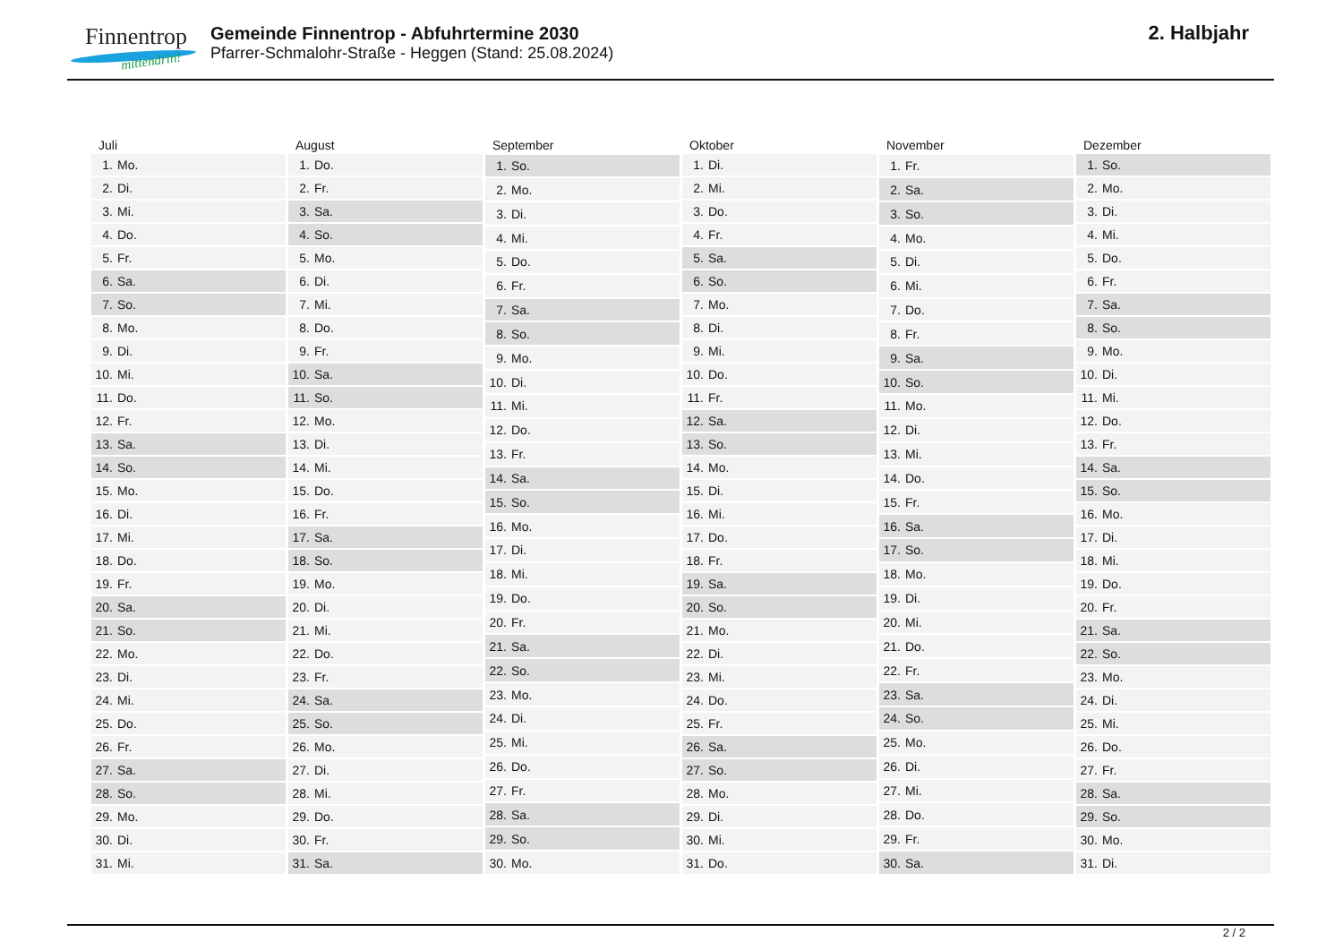Finnentrop
mittendrin!
Gemeinde Finnentrop - Abfuhrtermine 2030
Pfarrer-Schmalohr-Straße - Heggen (Stand: 25.08.2024)
2. Halbjahr
| Juli | |
| --- | --- |
| 1. | Mo. |
| 2. | Di. |
| 3. | Mi. |
| 4. | Do. |
| 5. | Fr. |
| 6. | Sa. |
| 7. | So. |
| 8. | Mo. |
| 9. | Di. |
| 10. | Mi. |
| 11. | Do. |
| 12. | Fr. |
| 13. | Sa. |
| 14. | So. |
| 15. | Mo. |
| 16. | Di. |
| 17. | Mi. |
| 18. | Do. |
| 19. | Fr. |
| 20. | Sa. |
| 21. | So. |
| 22. | Mo. |
| 23. | Di. |
| 24. | Mi. |
| 25. | Do. |
| 26. | Fr. |
| 27. | Sa. |
| 28. | So. |
| 29. | Mo. |
| 30. | Di. |
| 31. | Mi. |
| August | |
| --- | --- |
| 1. | Do. |
| 2. | Fr. |
| 3. | Sa. |
| 4. | So. |
| 5. | Mo. |
| 6. | Di. |
| 7. | Mi. |
| 8. | Do. |
| 9. | Fr. |
| 10. | Sa. |
| 11. | So. |
| 12. | Mo. |
| 13. | Di. |
| 14. | Mi. |
| 15. | Do. |
| 16. | Fr. |
| 17. | Sa. |
| 18. | So. |
| 19. | Mo. |
| 20. | Di. |
| 21. | Mi. |
| 22. | Do. |
| 23. | Fr. |
| 24. | Sa. |
| 25. | So. |
| 26. | Mo. |
| 27. | Di. |
| 28. | Mi. |
| 29. | Do. |
| 30. | Fr. |
| 31. | Sa. |
| September | |
| --- | --- |
| 1. | So. |
| 2. | Mo. |
| 3. | Di. |
| 4. | Mi. |
| 5. | Do. |
| 6. | Fr. |
| 7. | Sa. |
| 8. | So. |
| 9. | Mo. |
| 10. | Di. |
| 11. | Mi. |
| 12. | Do. |
| 13. | Fr. |
| 14. | Sa. |
| 15. | So. |
| 16. | Mo. |
| 17. | Di. |
| 18. | Mi. |
| 19. | Do. |
| 20. | Fr. |
| 21. | Sa. |
| 22. | So. |
| 23. | Mo. |
| 24. | Di. |
| 25. | Mi. |
| 26. | Do. |
| 27. | Fr. |
| 28. | Sa. |
| 29. | So. |
| 30. | Mo. |
| Oktober | |
| --- | --- |
| 1. | Di. |
| 2. | Mi. |
| 3. | Do. |
| 4. | Fr. |
| 5. | Sa. |
| 6. | So. |
| 7. | Mo. |
| 8. | Di. |
| 9. | Mi. |
| 10. | Do. |
| 11. | Fr. |
| 12. | Sa. |
| 13. | So. |
| 14. | Mo. |
| 15. | Di. |
| 16. | Mi. |
| 17. | Do. |
| 18. | Fr. |
| 19. | Sa. |
| 20. | So. |
| 21. | Mo. |
| 22. | Di. |
| 23. | Mi. |
| 24. | Do. |
| 25. | Fr. |
| 26. | Sa. |
| 27. | So. |
| 28. | Mo. |
| 29. | Di. |
| 30. | Mi. |
| 31. | Do. |
| November | |
| --- | --- |
| 1. | Fr. |
| 2. | Sa. |
| 3. | So. |
| 4. | Mo. |
| 5. | Di. |
| 6. | Mi. |
| 7. | Do. |
| 8. | Fr. |
| 9. | Sa. |
| 10. | So. |
| 11. | Mo. |
| 12. | Di. |
| 13. | Mi. |
| 14. | Do. |
| 15. | Fr. |
| 16. | Sa. |
| 17. | So. |
| 18. | Mo. |
| 19. | Di. |
| 20. | Mi. |
| 21. | Do. |
| 22. | Fr. |
| 23. | Sa. |
| 24. | So. |
| 25. | Mo. |
| 26. | Di. |
| 27. | Mi. |
| 28. | Do. |
| 29. | Fr. |
| 30. | Sa. |
| Dezember | |
| --- | --- |
| 1. | So. |
| 2. | Mo. |
| 3. | Di. |
| 4. | Mi. |
| 5. | Do. |
| 6. | Fr. |
| 7. | Sa. |
| 8. | So. |
| 9. | Mo. |
| 10. | Di. |
| 11. | Mi. |
| 12. | Do. |
| 13. | Fr. |
| 14. | Sa. |
| 15. | So. |
| 16. | Mo. |
| 17. | Di. |
| 18. | Mi. |
| 19. | Do. |
| 20. | Fr. |
| 21. | Sa. |
| 22. | So. |
| 23. | Mo. |
| 24. | Di. |
| 25. | Mi. |
| 26. | Do. |
| 27. | Fr. |
| 28. | Sa. |
| 29. | So. |
| 30. | Mo. |
| 31. | Di. |
2 / 2